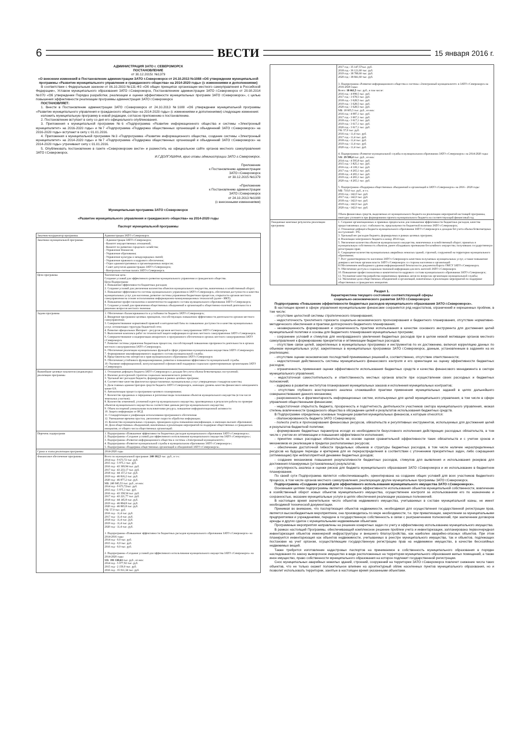6 ВЕСТИ 15 января 2016 г.
АДМИНИСТРАЦИЯ ЗАТО г. СЕВЕРОМОРСК
ПОСТАНОВЛЕНИЕ
от 30.12.2015г. №1379
«О внесении изменений в Постановление администрации ЗАТО г.Североморск от 24.10.2013 №1088 «Об утверждении муниципальной программы «Развитие муниципального управления и гражданского общества» на 2014-2020 годы» (с изменениями и дополнениями)
В соответствии с Федеральным законом от 06.10.2003 №131-ФЗ «Об общих принципах организации местного самоуправления в Российской Федерации», Уставом муниципального образования ЗАТО г.Североморск, Постановлением администрации ЗАТО г.Североморск от 28.08.2014 №870 «Об утверждении Порядка разработки, реализации и оценки эффективности муниципальных программ ЗАТО г.Североморск», с целью повышения эффективности реализации программы администрация ЗАТО г.Североморск
ПОСТАНОВЛЯЕТ:
1. Внести в Постановление администрации ЗАТО г.Североморск от 24.10.2013 №1088 «Об утверждении муниципальной программы «Развитие муниципального управления и гражданского общества» на 2014-2020 годы» (с изменениями и дополнениями) следующие изменения:
изложить муниципальную программу в новой редакции, согласно приложению к постановлению.
2. Постановление вступает в силу со дня его официального опубликования.
3. Приложения к муниципальной программе №6 «Подпрограмма «Развитие информационного общества и системы «Электронный муниципалитет» на 2016-2020 годы» и №7 «Подпрограмма «Поддержка общественных организаций и объединений ЗАТО г.Североморск» на 2016-2020 годы» вступают в силу с 01.01.2016.
4. Приложения к муниципальной программе №3 «Подпрограмма «Развитие информационного общества, создание системы «Электронный муниципалитет» на 2014-2020 годы» и №7 «Подпрограмма «Поддержка общественных организаций и объединений ЗАТО г.Североморск» на 2014-2020 годы» утрачивают силу с 01.01.2016.
5. Опубликовать постановление в газете «Североморские вести» и разместить на официальном сайте органов местного самоуправления ЗАТО г.Североморск.
И.Г.ДОЛГУШИНА, врио главы администрации ЗАТО г.Североморск.
Приложение
к Постановлению администрации
ЗАТО г.Североморск
от 30.12.2015 №1379
«Приложение
к Постановлению администрации
ЗАТО г.Североморск
от 24.10.2013 №1088
(с внесенными изменениями)
Муниципальная программа ЗАТО г.Североморск
«Развитие муниципального управления и гражданского общества» на 2014-2020 годы
Паспорт муниципальной программы
| Заказчик-координатор программы | Администрация ЗАТО г.Североморск |
| Заказчики муниципальной программы | - Администрация ЗАТО г.Североморск; - Комитет имущественных отношений; - Комитет по развитию городского хозяйства; - Управление Финансов; - Управление образования; - Управление культуры и международных связей; - Управление правового и кадрового обеспечения; - Отдел административных и организационных вопросов; - Совет депутатов администрации ЗАТО г.Североморск; - Контрольно-счетная палата ЗАТО г.Североморск. |
| Цели программы | Тактическая цель: Создание условий для эффективного развития муниципального управления и гражданского общества. Цели Подпрограмм: 1. Повышение эффективности бюджетных расходов; 2. Создание условий для увеличения количества объектов муниципального имущества, вовлеченных в хозяйственный оборот; 3. Повышение эффективности системы муниципального управления в ЗАТО г.Североморск, обеспечение доступности и качества муниципальных услуг для населения, развитие системы управления бюджетным процессом, открытости органов местного самоуправления на основе использования информационно-коммуникационных технологий (далее - ИКТ); 4. Повышение профессионализма и компетентности кадрового состава муниципального образования ЗАТО г.Североморск; 5. Создание условий для привлечения общественных объединений и организаций к общественно-полезной деятельности и решению вопросов местного значения. |
| Задачи программы | 1. Обеспечение сбалансированности и устойчивости бюджета ЗАТО г.Североморск; 2. Внедрение программно-целевых принципов, способствующих повышению эффективности деятельности органов местного самоуправления; 3. Совершенствование нормативной правовой и методической базы по повышению доступности и качества муниципальных услуг, оптимизация структуры бюджетной сети; 4. Развитие официальных Интернет - ресурсов органов местного самоуправления ЗАТО г.Североморск. 5. Выполнение комплекса работ по технической защите информации в органах местного самоуправления ЗАТО г.Североморск. 6. Совершенствование и модернизация аппаратного и программного обеспечения в органах местного самоуправления ЗАТО г.Североморск. 7. Развитие системы управления бюджетным процессом, способствующей повышению прозрачности деятельности в органах местного самоуправления ЗАТО г.Североморск. 6. Обеспечение реализации муниципальных функций в сфере управления муниципальным имуществом ЗАТО г.Североморск 7. Формирование квалифицированного кадрового состава муниципальной службы. 8. Представительство интересов и прав муниципального образования ЗАТО г.Североморск 9. Обеспечение устойчивого функционирования, развития и повышения эффективности муниципальной службы. 10. Оказание информационной, консультационной и финансовой поддержки социально ориентированным организациям ЗАТО г.Североморск |
| Важнейшие целевые показатели (индикаторы) реализации программы | 1. Отношение дефицита бюджета ЗАТО г.Североморск к доходам без учета объема безвозмездных поступлений; 2. Наличие долгосрочной стратегии социально-экономического развития; 3. Удельный вес расходов бюджета, формируемых в рамках целевых программ; 4. Соответствие качества фактически предоставляемых муниципальных услуг утвержденным стандартам качества; 5. Доля главных администраторов средств бюджета ЗАТО г.Североморск, имеющих уровень качества финансового менеджмента менее 0,9; 6. Автоматизация процесса программно-целевого планирования; 7. Количество проданных и переданных в различные виды пользования объектов муниципального имущества (в том числе земельных участков); 8. Количество изменений, уточнений в реестр муниципального имущества, произведенных в результате работы по проверке объектов муниципального имущества на соответствие данным реестра муниципального имущества; 9. Объем посещений уникальными пользователями ресурса, повышение информатизационной активности 10. Защита информации от НСД 11. Стандартизация и унификация использования программного обеспечения 12. Уменьшение времени простоя, увеличение скорости обработки информации; 13. Количество муниципальных служащих, прошедших курсы повышения квалификации, и имеющих высшее образование; 14. Доля общественных объединений, вовлеченных в реализацию мероприятий по поддержке общественных и гражданских инициатив, от общего числа общественных организаций. |
| Перечень подпрограмм | 1. Подпрограмма «Повышение эффективности бюджетных расходов муниципального образования ЗАТО г.Североморск»; 2. Подпрограмма «Создание условий для эффективного использования муниципального имущества ЗАТО г.Североморск»; 3. Подпрограмма «Развитие информационного общества и системы «Электронный муниципалитет»; 4. Подпрограмма «Развитие муниципальной службы в муниципальном образовании ЗАТО г.Североморск»; 5. Подпрограмма «Поддержка общественных организаций и объединений ЗАТО г.Североморск». |
| Сроки и этапы реализации программы | 2014-2020 годы |
| Финансовое обеспечение программы | Всего по муниципальной программе: 240 102,5 тыс. руб., в т.ч.: 2014 год - 9 673,72 тыс. руб. 2015 год - 5 975,1 тыс. руб. 2016 год - 43 369,94 тыс. руб. 2017 год - 43 233,17 тыс. руб. 2018 год - 44 157,2 тыс. руб. 2019 год - 46 816,2 тыс. руб. 2020 год - 46 877,2 тыс. руб. МБ: 240 045,53 тыс. руб., из них: 2014 год - 9 673,72тыс. руб. 2015 год - 5 975,1 тыс. руб. 2016 год - 43 358,54 тыс. руб. 2017 год - 43 221,77 тыс. руб. 2018 год - 44 145,8 тыс. руб. 2019 год - 46 804,8 тыс. руб. 2020 год - 46 865,8 тыс. руб. ОБ: 57,0 тыс. руб. 2016 год - 11,4 тыс. руб. 2017 год - 11,4 тыс. руб. 2018 год - 11,4 тыс. руб. 2019 год - 11,4 тыс. руб. 2020 год - 11,4 тыс. руб. 1. Подпрограмма «Повышение эффективности бюджетных расходов муниципального образования ЗАТО г.Североморск» на 2014-2016 годы: 2014 год - 0,0 тыс. руб. 2015 год - 0,0 тыс. руб. 2016 год - 0,0 тыс. руб. 2. Подпрограмма «Создание условий для эффективного использования муниципального имущества ЗАТО г.Североморск» на 2014-2020 годы: МБ: 191 130,63 тыс. руб., из них: 2014 год - 5 077,92 тыс. руб. 2015 год - 2 150,0 тыс. руб. 2016 год - 35 011,34 тыс. руб. |
| | 2017 год - 35 147,57тыс. руб. 2018 год - 36 121,60 тыс. руб. 2019 год - 38 780,60 тыс. руб. 2020 год - 38 841,60 тыс. руб. 3. Подпрограмма «Развитие информационного общества и системы «Электронный муниципалитет» в ЗАТО г.Североморск на 2016-2020 годы» Всего: 18 662,5 тыс. руб., в том числе: 2016 год - 4 098,5 тыс. руб. 2017 год - 3 678,5 тыс. руб. 2018 год - 3 628,5 тыс. руб. 2019 год - 3 628,5 тыс. руб. 2020 год - 3 628,5 тыс. руб. МБ: 18 605,5 тыс. руб., из них: 2016 год - 4 087,1 тыс. руб. 2017 год - 3 667,1 тыс. руб. 2018 год - 3 617,1 тыс. руб. 2019 год - 3 617,1 тыс. руб. 2020 год - 3 617,1 тыс. руб. ОБ: 57,0 тыс. руб. 2016 год - 11,4 тыс. руб. 2017 год - 11,4 тыс. руб. 2018 год - 11,4 тыс. руб. 2019 год - 11,4 тыс. руб. 2020 год - 11,4 тыс. руб. 4. Подпрограмма «Развитие муниципальной службы в муниципальном образовании ЗАТО г.Североморск» на 2014-2020 годы: МБ: 29 599,4 тыс. руб., из них: 2014 год - 4 595,8 тыс. руб. 2015 год - 3 825,1 тыс. руб. 2016 год - 4 118,1 тыс. руб. 2017 год - 4 265,1 тыс. руб. 2018 год - 4 265,1 тыс. руб. 2019 год - 4 265,1 тыс. руб. 2020 год - 4 265,1 тыс. руб. 5. Подпрограмма «Поддержка общественных объединений и организаций в ЗАТО г.Североморск» на 2016 - 2020 годы: МБ: 710,0 тыс. руб., в т.ч. 2016 год - 142,0 тыс. руб. 2017 год - 142,0 тыс. руб. 2018 год - 142,0 тыс. руб. 2019 год - 142,0 тыс. руб. 2020 год - 142,0 тыс. руб. Объем финансовых средств, выделяемых из муниципального бюджета на реализацию мероприятий настоящей программы, ежегодно уточняется при формировании проекта муниципального бюджета на соответствующий финансовый год. |
| Ожидаемые конечные результаты реализации программы | 1. Создание организационных и правовых предпосылок для повышения эффективности бюджетных расходов, качества предоставляемых услуг; стабильности, предсказуемости бюджетной политики ЗАТО г.Североморск; 2. Отношение дефицита бюджета муниципального образования ЗАТО г.Североморск к доходам без учета объема безвозмездных поступлений - 0%; 3. Удельный вес расходов бюджета, формируемых в рамках целевых программ; 4. Реализация электронного бюджета к концу 2014 года; 5. Увеличение количества объектов муниципального имущества, вовлеченных в хозяйственный оборот; принятых в муниципальную собственность объектов, ранее обладавших признаками бесхозяйного имущества; получивших государственную регистрацию прав; 6. Сокращение количества муниципальных аварийных нежилых зданий, строений, сооружений на территории муниципального образования; 7. Рост удовлетворенности населения ЗАТО г.Североморск качеством получаемых муниципальных услуг, а также повышение доверия к местным органам власти ЗАТО г.Североморск со стороны населения и организаций 8.Обеспеченнен необходимого уровня информационной безопасности документооборота ОМСУ ЗАТО г.Североморск. 9. Обеспечение доступа к социально значимой информации для всех жителей ЗАТО г.Североморск 10. Повышение профессионализма и компетентности кадрового состава муниципального образования ЗАТО г.Североморск; 11. Улучшение качества разработки нормативных правовых актов по вопросам организации муниципальной службы; 12. Увеличение доли общественных объединений и организаций, вовлеченных в реализацию мероприятий по поддержке общественных и гражданских инициатив. |
Раздел 1.
Характеристика текущего состояния соответствующей сферы
социально-экономического развития ЗАТО г.Североморск
Подпрограмма «Повышение эффективности бюджетных расходов муниципального образования ЗАТО г.Североморск».
В настоящее время в сфере управления муниципальными финансами сохраняется ряд недостатков, ограничений и нерешенных проблем, в том числе:
- отсутствие целостной системы стратегического планирования;
- недостаточность трехлетнего горизонта социально-экономического прогнозирования и бюджетного планирования, отсутствие нормативно-методического обеспечения и практики долгосрочного бюджетного планирования;
- незавершенность формирования и ограниченность практики использования в качестве основного инструмента для достижения целей муниципальной политики и основы для бюджетного планирования муниципальных программ;
- сохранение условий и стимулов для неоправданного увеличения бюджетных расходов при в целом низкой мотивации органов местного самоуправления к формированию приоритетов и оптимизации бюджетных расходов;
- отсутствие связи целей, закрепленных в муниципальных программах и инструментов по их достижению, включая корреляцию данных по объемам муниципальных услуг, закрепленных в муниципальных программах ЗАТО г.Североморск, данным, установленным в заданиях на их реализацию;
- отсутствие оценки экономических последствий принимаемых решений и, соответственно, отсутствие ответственности;
- недостаточная действенность системы муниципального финансового контроля и его ориентации на оценку эффективности бюджетных расходов;
- ограниченность применения оценки эффективности использования бюджетных средств и качества финансового менеджмента в секторе муниципального управления;
- недостаточная самостоятельность и ответственность местных органов власти при осуществлении своих расходных и бюджетных полномочий;
- задержка в развитии институтов планирования муниципальных заказов и исполнения муниципальных контрактов;
- отсутствие глубокого всестороннего анализа сложившейся практики применения муниципальных заданий в целях дальнейшего совершенствования данного механизма;
- разрозненность и фрагментарность информационных систем, используемых для целей муниципального управления, в том числе в сфере управления общественными финансами;
- недостаточная открытость бюджета, прозрачность и подотчетность деятельности участников сектора муниципального управления, низкая степень вовлеченности гражданского общества в обсуждение целей и результатов использования бюджетных средств.
В Подпрограмме определены основные тенденции развития муниципальных финансов, к которым относятся:
- сбалансированность бюджета ЗАТО г.Североморск;
- полнота учета и прогнозирования финансовых ресурсов, обязательств и регулятивных инструментов, используемых для достижения целей и результатов бюджетной политики;
- формирование бюджетных параметров исходя из необходимости безусловного исполнения действующих расходных обязательств, в том числе с учетом их оптимизации и повышения эффективности исполнения;
- принятие новых расходных обязательств на основе оценки сравнительной эффективности таких обязательств и с учетом сроков и механизмов их реализации в пределах располагаемых ресурсов;
- обеспечение достаточной гибкости предельных объемов и структуры бюджетных расходов, в том числе наличие нераспределенных ресурсов на будущие периоды и критериев для их перераспределения в соответствии с уточнением приоритетных задач, либо сокращения (оптимизации) при неблагоприятной динамике бюджетных доходов;
- создание механизмов повышения результативности бюджетных расходов, стимулов для выявления и использования резервов для достижения планируемых (установленных) результатов;
- регулярность анализа и оценки рисков для бюджета муниципального образования ЗАТО г.Североморск и их использование в бюджетном планировании.
По своей сути Подпрограмма является «обеспечивающей», ориентирована на создание общих условий для всех участников бюджетного процесса, в том числе органов местного самоуправления, реализующих другие муниципальные программы ЗАТО г.Североморск.
Подпрограмма «Создание условий для эффективного использования муниципального имущества ЗАТО г.Североморск».
Основными целями подпрограммы является повышение эффективности использования объектов муниципальной собственности, вовлечение в хозяйственный оборот новых объектов муниципального имущества, осуществление контроля за использованием его по назначению и сохранностью, оказание муниципальные услуги в целях обеспечения реализации указанных полномочий.
В настоящее время значительное число объектов недвижимого имущества, учитываемых в составе муниципальной казны, не имеет необходимой технической документации.
Принимая во внимание, что паспортизация объектов недвижимости, необходимая для осуществления государственной регистрации прав, является высокобюджетным мероприятием, она производилась по мере необходимости, т.е. при приватизации, закреплении за муниципальными предприятиями и учреждениями, передаче в государственную собственность в связи с разграничением полномочий, при заключении договоров аренды и других сделок с муниципальными недвижимыми объектами.
Программные мероприятия направлены на решение конкретных задач по учету и эффективному использованию муниципального имущества.
В рамках настоящей Программы, обеспечивающей комплексное решение проблем учета и инвентаризации, запланирована первоочередная инвентаризация объектов инженерной инфраструктуры и внешнего благоустройства, как наиболее аварийно-опасных объектов. При этом планируется инвентаризация как объектов недвижимости, учитываемых в реестре муниципального имущества, так и объектов, подлежащих постановке на учет органом, осуществляющим государственную регистрацию прав на недвижимое имущество, в качестве бесхозяйных недвижимых вещей.
Также требуется изготовление кадастровых паспортов на принимаемое в собственность муниципального образования в порядке наследования по закону выморочное имущество в виде расположенных на территории муниципального образования жилых помещений, а также иное имущество, право собственности муниципального образования на которое подлежит государственной регистрации.
Снос муниципальных аварийных нежилых зданий, строений, сооружений на территории ЗАТО г.Североморск повлечет снижение числа таких объектов, что не только окажет положительное влияние на архитектурный облик населенных пунктов муниципального образования, но и позволит использовать территории, занятые в настоящее время указанными объектами.